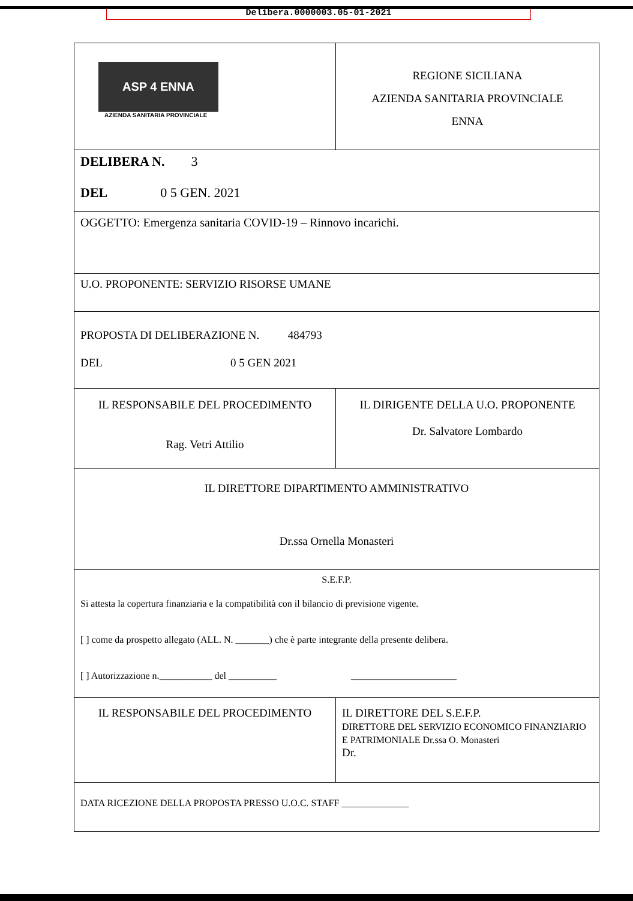Delibera.0000003.05-01-2021
| ASP 4 ENNA AZIENDA SANITARIA PROVINCIALE | REGIONE SICILIANA AZIENDA SANITARIA PROVINCIALE ENNA |
| DELIBERA N. 3 DEL 0 5 GEN. 2021 | |
| OGGETTO: Emergenza sanitaria COVID-19 – Rinnovo incarichi. | |
| U.O. PROPONENTE: SERVIZIO RISORSE UMANE | |
| PROPOSTA DI DELIBERAZIONE N. 484793 DEL 0 5 GEN 2021 | |
| IL RESPONSABILE DEL PROCEDIMENTO Rag. Vetri Attilio | IL DIRIGENTE DELLA U.O. PROPONENTE Dr. Salvatore Lombardo |
| IL DIRETTORE DIPARTIMENTO AMMINISTRATIVO Dr.ssa Ornella Monasteri | |
| S.E.F.P. Si attesta la copertura finanziaria e la compatibilità con il bilancio di previsione vigente. [ ] come da prospetto allegato (ALL. N. _______) che è parte integrante della presente delibera. [ ] Autorizzazione n.___________ del __________ ______________________ | |
| IL RESPONSABILE DEL PROCEDIMENTO | IL DIRETTORE DEL S.E.F.P. DIRETTORE DEL SERVIZIO ECONOMICO FINANZIARIO E PATRIMONIALE Dr.ssa O. Monasteri Dr. |
| DATA RICEZIONE DELLA PROPOSTA PRESSO U.O.C. STAFF ______________ | |